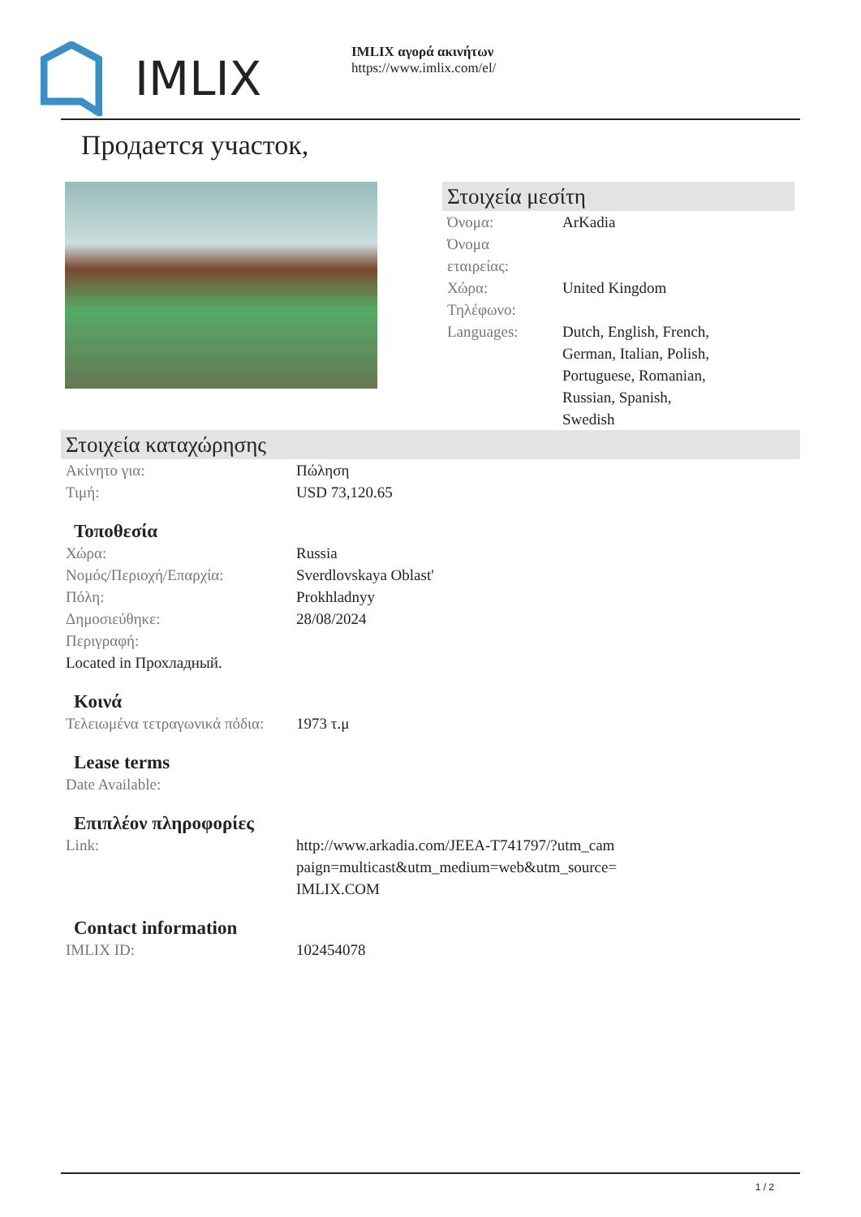IMLIX
IMLIX αγορά ακινήτων
https://www.imlix.com/el/
Продается участок,
Στοιχεία μεσίτη
| Όνομα: | ArKadia |
| Όνομα εταιρείας: | |
| Χώρα: | United Kingdom |
| Τηλέφωνο: | |
| Languages: | Dutch, English, French, German, Italian, Polish, Portuguese, Romanian, Russian, Spanish, Swedish |
Στοιχεία καταχώρησης
| Ακίνητο για: | Πώληση |
| Τιμή: | USD 73,120.65 |
Τοποθεσία
| Χώρα: | Russia |
| Νομός/Περιοχή/Επαρχία: | Sverdlovskaya Oblast' |
| Πόλη: | Prokhladnyy |
| Δημοσιεύθηκε: | 28/08/2024 |
| Περιγραφή: | |
| Located in Прохладный. | |
Κοινά
| Τελειωμένα τετραγωνικά πόδια: | 1973 τ.μ |
Lease terms
| Date Available: | |
Επιπλέον πληροφορίες
| Link: | http://www.arkadia.com/JEEA-T741797/?utm_cam paign=multicast&utm_medium=web&utm_source= IMLIX.COM |
Contact information
| IMLIX ID: | 102454078 |
1 / 2